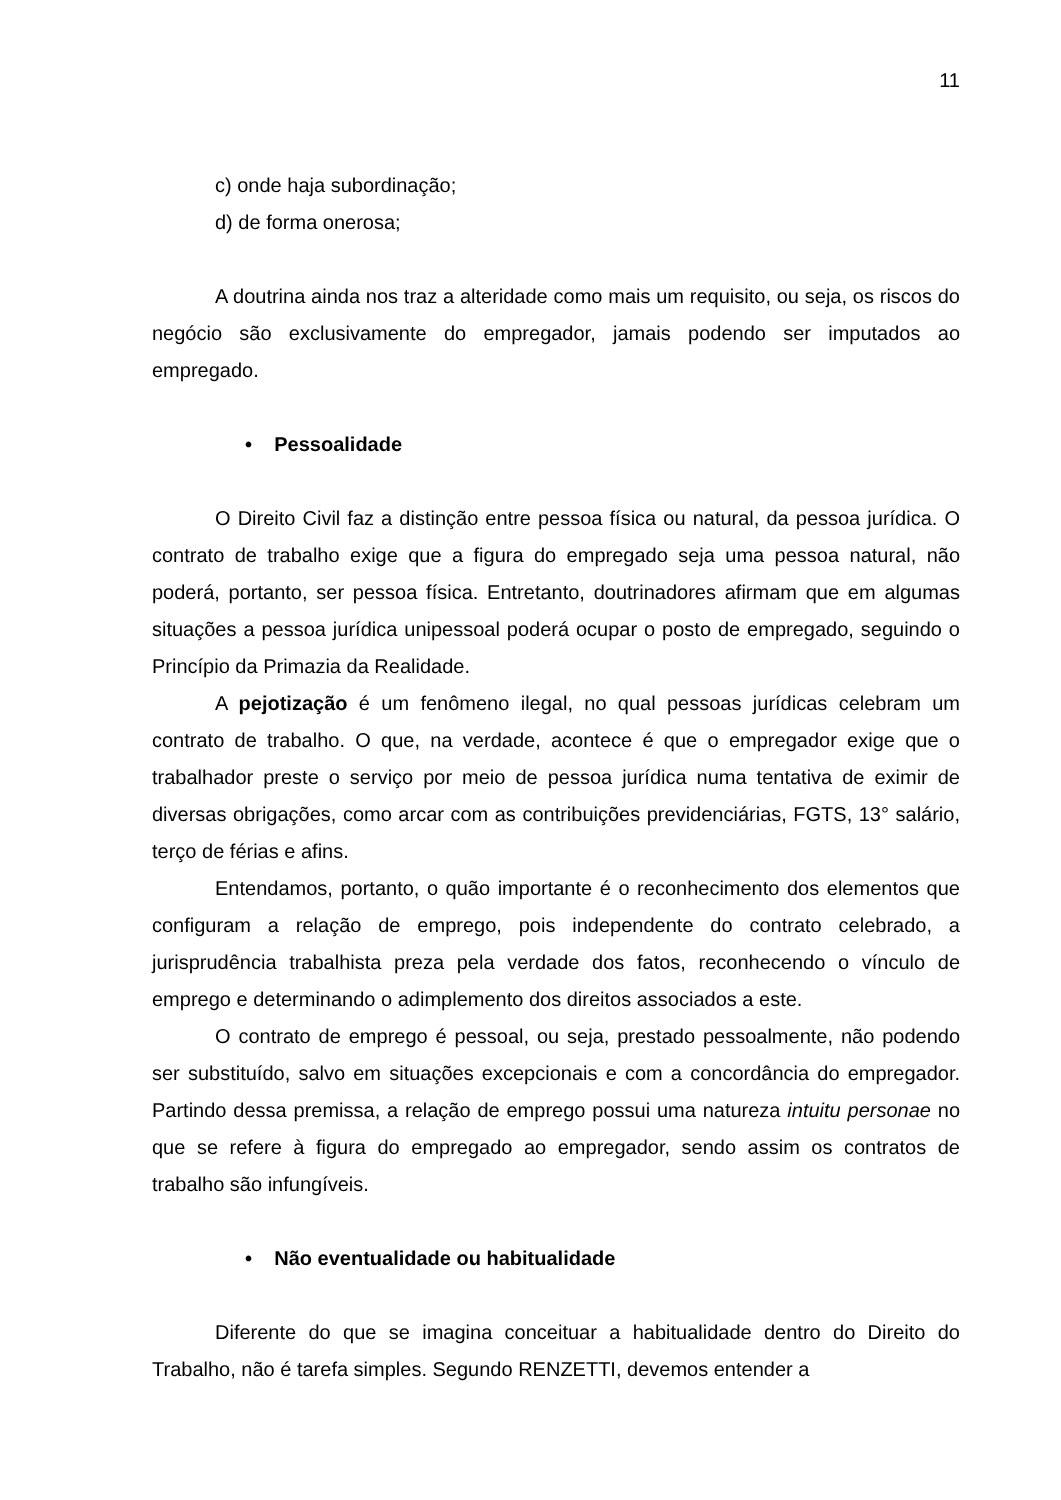11
c) onde haja subordinação;
d) de forma onerosa;
A doutrina ainda nos traz a alteridade como mais um requisito, ou seja, os riscos do negócio são exclusivamente do empregador, jamais podendo ser imputados ao empregado.
• Pessoalidade
O Direito Civil faz a distinção entre pessoa física ou natural, da pessoa jurídica. O contrato de trabalho exige que a figura do empregado seja uma pessoa natural, não poderá, portanto, ser pessoa física. Entretanto, doutrinadores afirmam que em algumas situações a pessoa jurídica unipessoal poderá ocupar o posto de empregado, seguindo o Princípio da Primazia da Realidade.
A pejotização é um fenômeno ilegal, no qual pessoas jurídicas celebram um contrato de trabalho. O que, na verdade, acontece é que o empregador exige que o trabalhador preste o serviço por meio de pessoa jurídica numa tentativa de eximir de diversas obrigações, como arcar com as contribuições previdenciárias, FGTS, 13° salário, terço de férias e afins.
Entendamos, portanto, o quão importante é o reconhecimento dos elementos que configuram a relação de emprego, pois independente do contrato celebrado, a jurisprudência trabalhista preza pela verdade dos fatos, reconhecendo o vínculo de emprego e determinando o adimplemento dos direitos associados a este.
O contrato de emprego é pessoal, ou seja, prestado pessoalmente, não podendo ser substituído, salvo em situações excepcionais e com a concordância do empregador. Partindo dessa premissa, a relação de emprego possui uma natureza intuitu personae no que se refere à figura do empregado ao empregador, sendo assim os contratos de trabalho são infungíveis.
• Não eventualidade ou habitualidade
Diferente do que se imagina conceituar a habitualidade dentro do Direito do Trabalho, não é tarefa simples. Segundo RENZETTI, devemos entender a